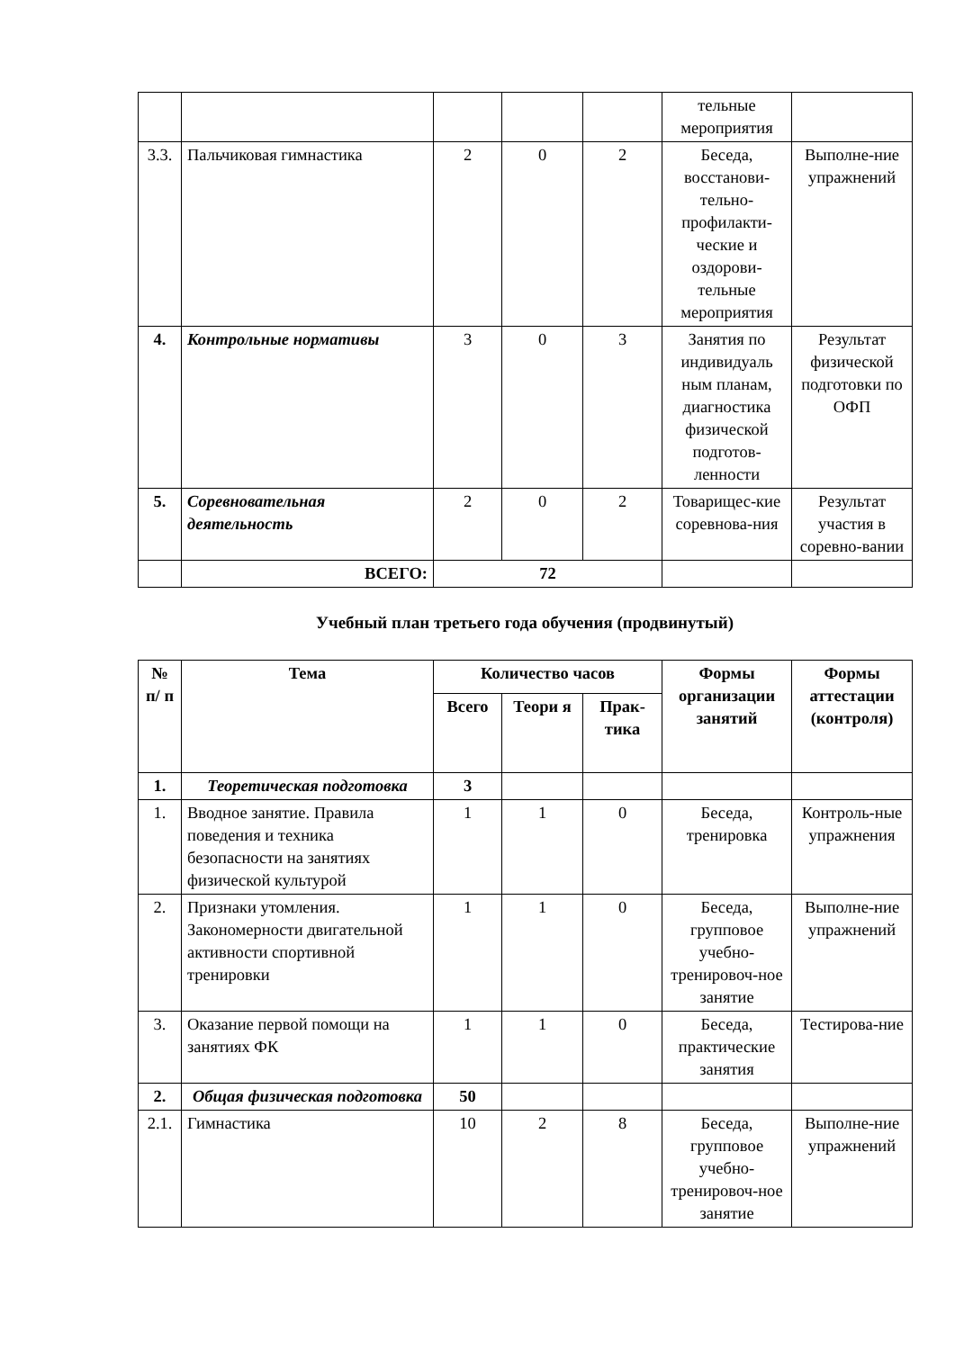| | | | | | тельные мероприятия | |
| 3.3. | Пальчиковая гимнастика | 2 | 0 | 2 | Беседа, восстанови-тельно-профилакти-ческие и оздорови-тельные мероприятия | Выполне-ние упражнений |
| 4. | Контрольные нормативы | 3 | 0 | 3 | Занятия по индивидуаль ным планам, диагностика физической подготов-ленности | Результат физической подготовки по ОФП |
| 5. | Соревновательная деятельность | 2 | 0 | 2 | Товарищес-кие соревнова-ния | Результат участия в соревно-вании |
| | ВСЕГО: | 72 | | | | |
Учебный план третьего года обучения (продвинутый)
| № п/ п | Тема | Количество часов | | | Формы организации занятий | Формы аттестации (контроля) |
| --- | --- | --- | --- | --- | --- | --- |
| | | Всего | Теори я | Прак-тика | | |
| 1. | Теоретическая подготовка | 3 | | | | |
| 1. | Вводное занятие. Правила поведения и техника безопасности на занятиях физической культурой | 1 | 1 | 0 | Беседа, тренировка | Контроль-ные упражнения |
| 2. | Признаки утомления. Закономерности двигательной активности спортивной тренировки | 1 | 1 | 0 | Беседа, групповое учебно-тренировоч-ное занятие | Выполне-ние упражнений |
| 3. | Оказание первой помощи на занятиях ФК | 1 | 1 | 0 | Беседа, практические занятия | Тестирова-ние |
| 2. | Общая физическая подготовка | 50 | | | | |
| 2.1. | Гимнастика | 10 | 2 | 8 | Беседа, групповое учебно-тренировоч-ное занятие | Выполне-ние упражнений |